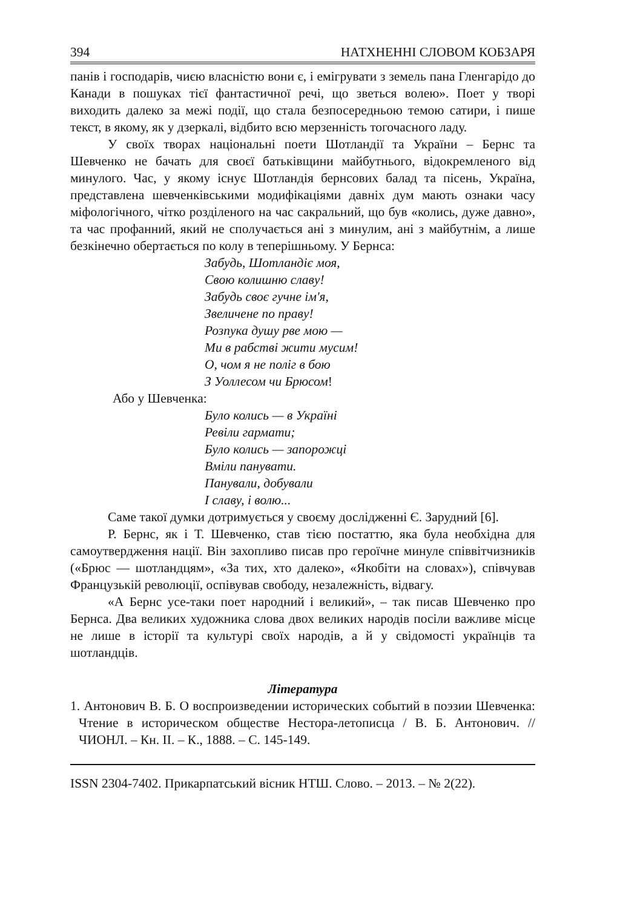394 НАТХНЕННІ СЛОВОМ КОБЗАРЯ
панів і господарів, чиєю власністю вони є, і емігрувати з земель пана Гленгарідо до Канади в пошуках тієї фантастичної речі, що зветься волею». Поет у творі виходить далеко за межі події, що стала безпосередньою темою сатири, і пише текст, в якому, як у дзеркалі, відбито всю мерзенність тогочасного ладу.
У своїх творах національні поети Шотландії та України – Бернс та Шевченко не бачать для своєї батьківщини майбутнього, відокремленого від минулого. Час, у якому існує Шотландія бернсових балад та пісень, Україна, представлена шевченківськими модифікаціями давніх дум мають ознаки часу міфологічного, чітко розділеного на час сакральний, що був «колись, дуже давно», та час профанний, який не сполучається ані з минулим, ані з майбутнім, а лише безкінечно обертається по колу в теперішньому. У Бернса:
Забудь, Шотландіє моя,
Свою колишню славу!
Забудь своє гучне ім'я,
Звеличене по праву!
Розпука душу рве мою —
Ми в рабстві жити мусим!
О, чом я не поліг в бою
З Уоллесом чи Брюсом!
Або у Шевченка:
Було колись — в Україні
Ревіли гармати;
Було колись — запорожці
Вміли панувати.
Панували, добували
І славу, і волю...
Саме такої думки дотримується у своєму дослідженні Є. Зарудний [6].
Р. Бернс, як і Т. Шевченко, став тією постаттю, яка була необхідна для самоутвердження нації. Він захопливо писав про героїчне минуле співвітчизників («Брюс — шотландцям», «За тих, хто далеко», «Якобіти на словах»), співчував Французькій революції, оспівував свободу, незалежність, відвагу.
«А Бернс усе-таки поет народний і великий», – так писав Шевченко про Бернса. Два великих художника слова двох великих народів посіли важливе місце не лише в історії та культурі своїх народів, а й у свідомості українців та шотландців.
Література
1. Антонович В. Б. О воспроизведении исторических событий в поэзии Шевченка: Чтение в историческом обществе Нестора-летописца / В. Б. Антонович. // ЧИОНЛ. – Кн. ІІ. – К., 1888. – С. 145-149.
ISSN 2304-7402. Прикарпатський вісник НТШ. Слово. – 2013. – № 2(22).